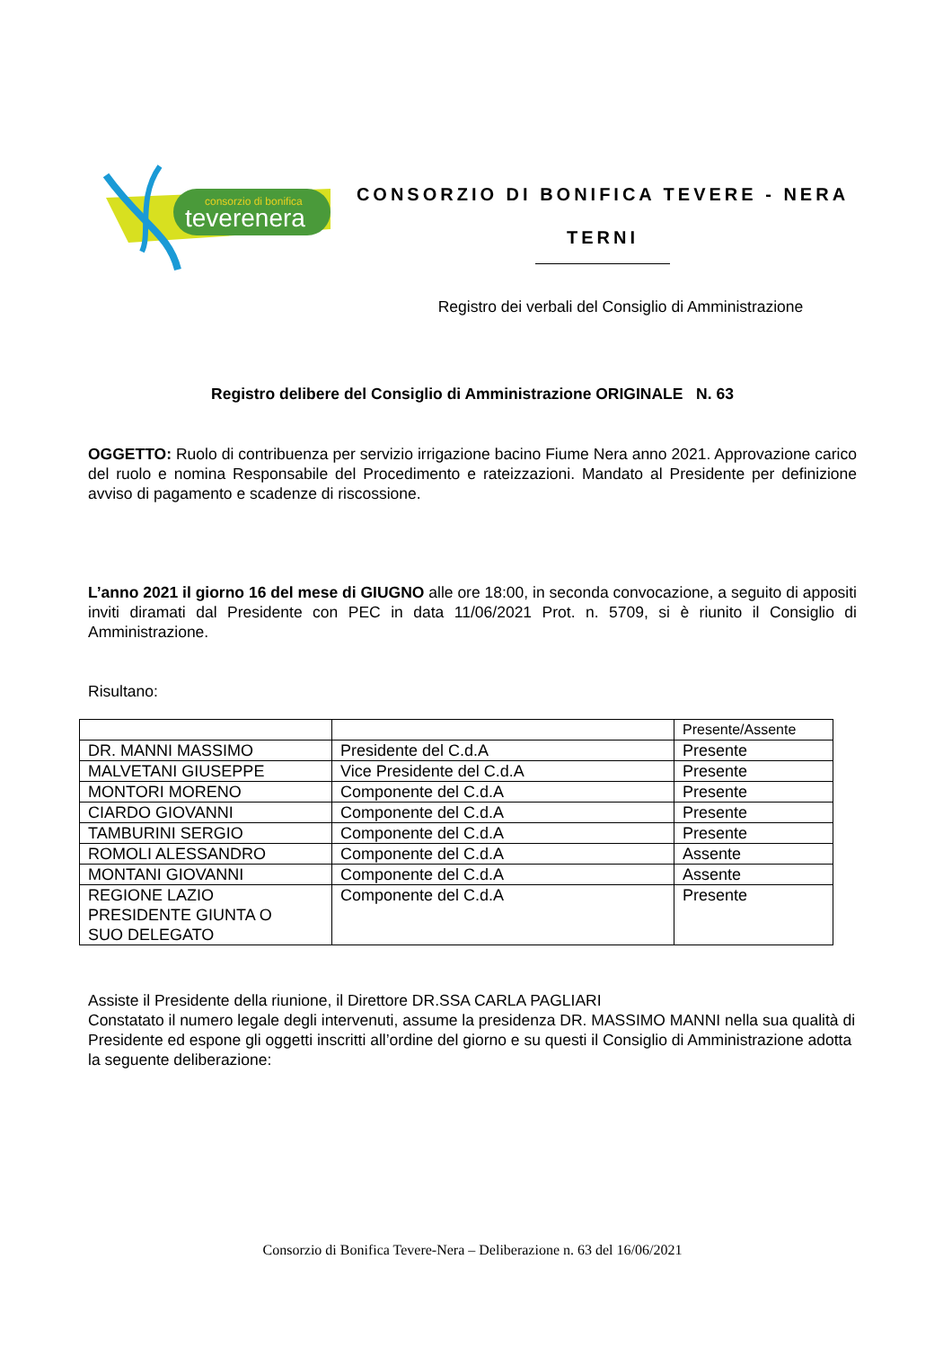consorzio di bonifica
teverenera
CONSORZIO DI BONIFICA TEVERE - NERA
TERNI
Registro dei verbali del Consiglio di Amministrazione
Registro delibere del Consiglio di Amministrazione ORIGINALE N. 63
OGGETTO: Ruolo di contribuenza per servizio irrigazione bacino Fiume Nera anno 2021. Approvazione carico del ruolo e nomina Responsabile del Procedimento e rateizzazioni. Mandato al Presidente per definizione avviso di pagamento e scadenze di riscossione.
L’anno 2021 il giorno 16 del mese di GIUGNO alle ore 18:00, in seconda convocazione, a seguito di appositi inviti diramati dal Presidente con PEC in data 11/06/2021 Prot. n. 5709, si è riunito il Consiglio di Amministrazione.
Risultano:
| | | Presente/Assente |
| DR. MANNI MASSIMO | Presidente del C.d.A | Presente |
| MALVETANI GIUSEPPE | Vice Presidente del C.d.A | Presente |
| MONTORI MORENO | Componente del C.d.A | Presente |
| CIARDO GIOVANNI | Componente del C.d.A | Presente |
| TAMBURINI SERGIO | Componente del C.d.A | Presente |
| ROMOLI ALESSANDRO | Componente del C.d.A | Assente |
| MONTANI GIOVANNI | Componente del C.d.A | Assente |
| REGIONE LAZIO PRESIDENTE GIUNTA O SUO DELEGATO | Componente del C.d.A | Presente |
Assiste il Presidente della riunione, il Direttore DR.SSA CARLA PAGLIARI
Constatato il numero legale degli intervenuti, assume la presidenza DR. MASSIMO MANNI nella sua qualità di Presidente ed espone gli oggetti inscritti all’ordine del giorno e su questi il Consiglio di Amministrazione adotta la seguente deliberazione:
Consorzio di Bonifica Tevere-Nera – Deliberazione n. 63 del 16/06/2021